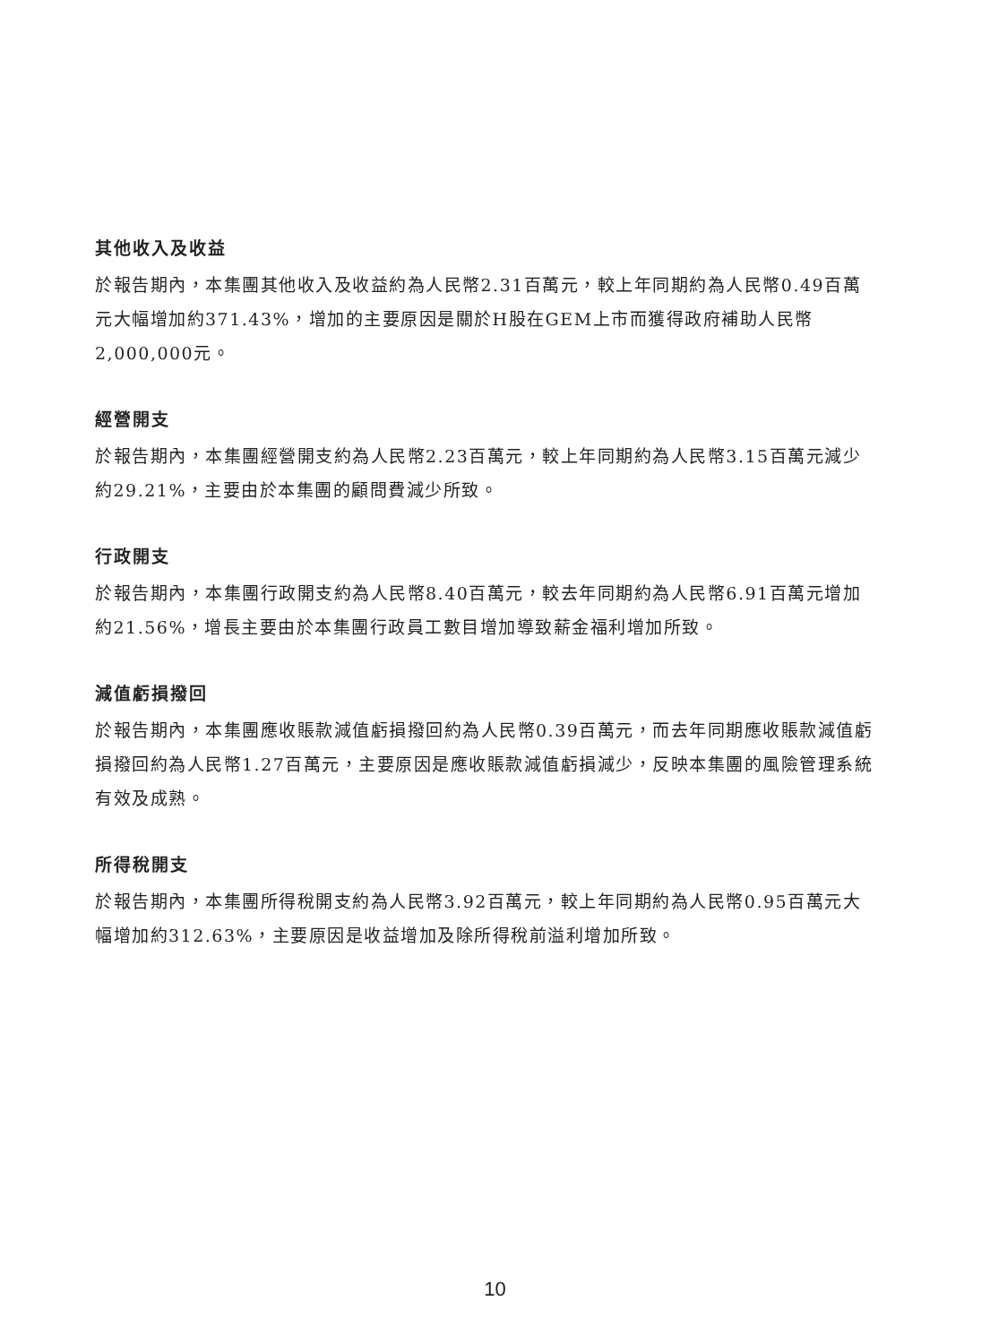其他收入及收益
於報告期內，本集團其他收入及收益約為人民幣2.31百萬元，較上年同期約為人民幣0.49百萬元大幅增加約371.43%，增加的主要原因是關於H股在GEM上市而獲得政府補助人民幣2,000,000元。
經營開支
於報告期內，本集團經營開支約為人民幣2.23百萬元，較上年同期約為人民幣3.15百萬元減少約29.21%，主要由於本集團的顧問費減少所致。
行政開支
於報告期內，本集團行政開支約為人民幣8.40百萬元，較去年同期約為人民幣6.91百萬元增加約21.56%，增長主要由於本集團行政員工數目增加導致薪金福利增加所致。
減值虧損撥回
於報告期內，本集團應收賬款減值虧損撥回約為人民幣0.39百萬元，而去年同期應收賬款減值虧損撥回約為人民幣1.27百萬元，主要原因是應收賬款減值虧損減少，反映本集團的風險管理系統有效及成熟。
所得稅開支
於報告期內，本集團所得稅開支約為人民幣3.92百萬元，較上年同期約為人民幣0.95百萬元大幅增加約312.63%，主要原因是收益增加及除所得稅前溢利增加所致。
10